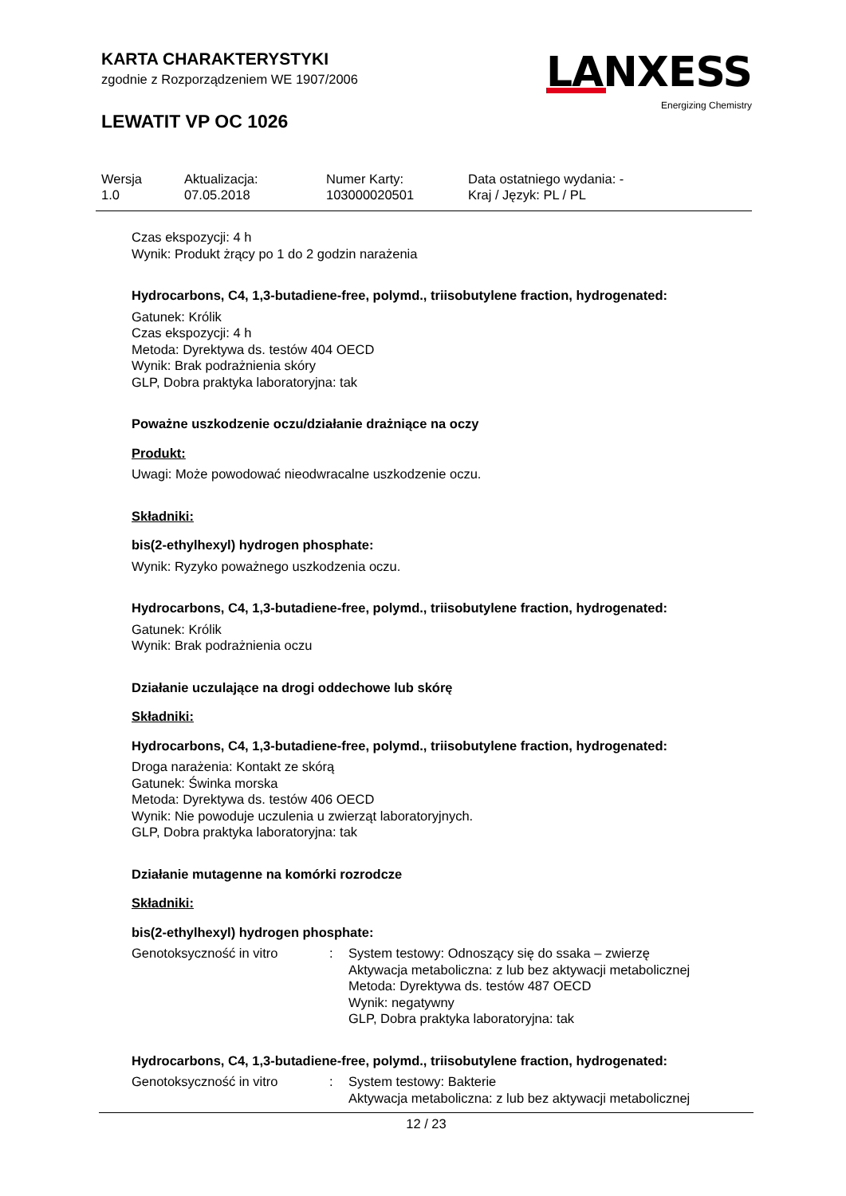KARTA CHARAKTERYSTYKI
zgodnie z Rozporządzeniem WE 1907/2006
LEWATIT VP OC 1026
LANXESS
Energizing Chemistry
| Wersja 1.0 | Aktualizacja: 07.05.2018 | Numer Karty: 103000020501 | Data ostatniego wydania: - Kraj / Język: PL / PL |
Czas ekspozycji: 4 h
Wynik: Produkt żrący po 1 do 2 godzin narażenia
Hydrocarbons, C4, 1,3-butadiene-free, polymd., triisobutylene fraction, hydrogenated:
Gatunek: Królik
Czas ekspozycji: 4 h
Metoda: Dyrektywa ds. testów 404 OECD
Wynik: Brak podrażnienia skóry
GLP, Dobra praktyka laboratoryjna: tak
Poważne uszkodzenie oczu/działanie drażniące na oczy
Produkt:
Uwagi: Może powodować nieodwracalne uszkodzenie oczu.
Składniki:
bis(2-ethylhexyl) hydrogen phosphate:
Wynik: Ryzyko poważnego uszkodzenia oczu.
Hydrocarbons, C4, 1,3-butadiene-free, polymd., triisobutylene fraction, hydrogenated:
Gatunek: Królik
Wynik: Brak podrażnienia oczu
Działanie uczulające na drogi oddechowe lub skórę
Składniki:
Hydrocarbons, C4, 1,3-butadiene-free, polymd., triisobutylene fraction, hydrogenated:
Droga narażenia: Kontakt ze skórą
Gatunek: Świnka morska
Metoda: Dyrektywa ds. testów 406 OECD
Wynik: Nie powoduje uczulenia u zwierząt laboratoryjnych.
GLP, Dobra praktyka laboratoryjna: tak
Działanie mutagenne na komórki rozrodcze
Składniki:
bis(2-ethylhexyl) hydrogen phosphate:
| Genotoksyczność in vitro | : | System testowy: Odnoszący się do ssaka – zwierzę Aktywacja metaboliczna: z lub bez aktywacji metabolicznej Metoda: Dyrektywa ds. testów 487 OECD Wynik: negatywny GLP, Dobra praktyka laboratoryjna: tak |
Hydrocarbons, C4, 1,3-butadiene-free, polymd., triisobutylene fraction, hydrogenated:
| Genotoksyczność in vitro | : | System testowy: Bakterie Aktywacja metaboliczna: z lub bez aktywacji metabolicznej |
12 / 23